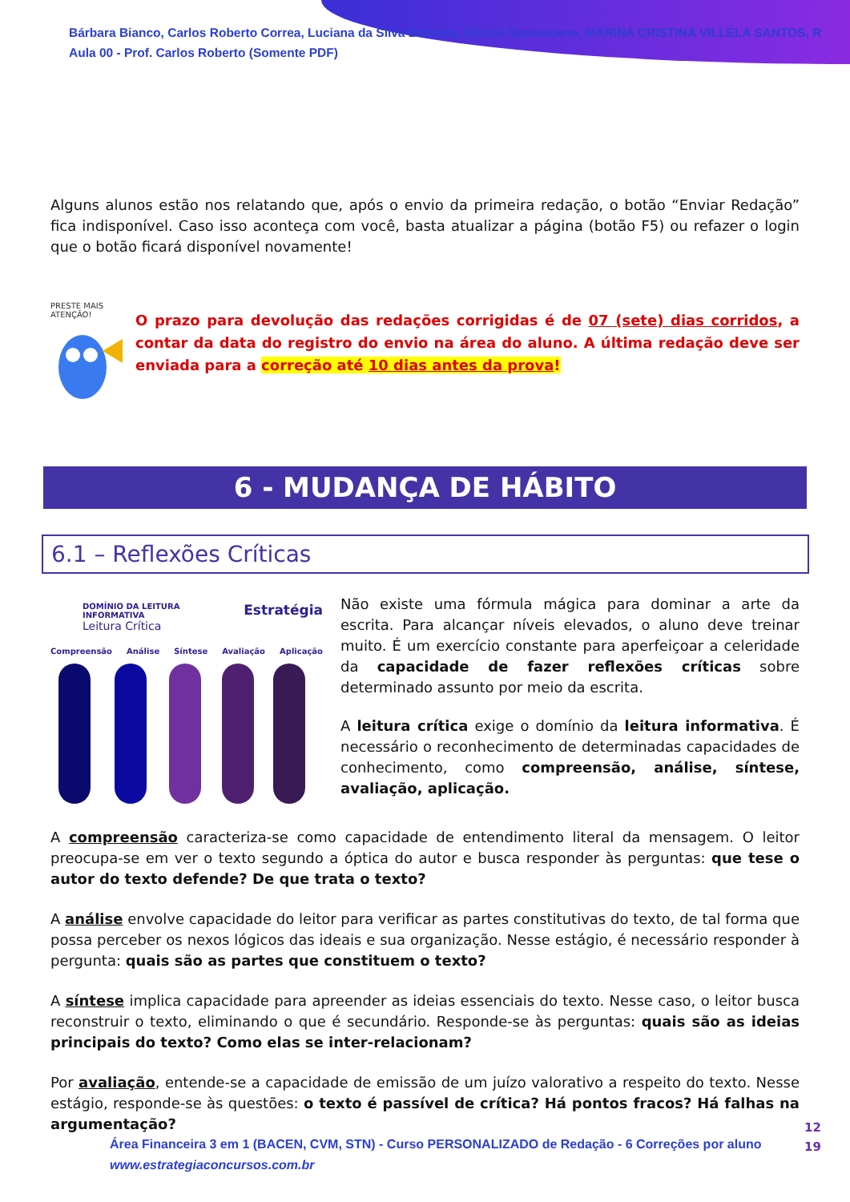Bárbara Bianco, Carlos Roberto Correa, Luciana da Silva Barbosa, Marcio Damasceno, MARINA CRISTINA VILLELA SANTOS, R
Aula 00 - Prof. Carlos Roberto (Somente PDF)
Alguns alunos estão nos relatando que, após o envio da primeira redação, o botão “Enviar Redação” fica indisponível. Caso isso aconteça com você, basta atualizar a página (botão F5) ou refazer o login que o botão ficará disponível novamente!
PRESTE MAIS
ATENÇÃO!
O prazo para devolução das redações corrigidas é de 07 (sete) dias corridos, a contar da data do registro do envio na área do aluno. A última redação deve ser enviada para a correção até 10 dias antes da prova!
6 - MUDANÇA DE HÁBITO
6.1 – Reflexões Críticas
DOMÍNIO DA LEITURA INFORMATIVA
Leitura Crítica Estratégia
Compreensão Análise Síntese Avaliação Aplicação
Não existe uma fórmula mágica para dominar a arte da escrita. Para alcançar níveis elevados, o aluno deve treinar muito. É um exercício constante para aperfeiçoar a celeridade da capacidade de fazer reflexões críticas sobre determinado assunto por meio da escrita.
A leitura crítica exige o domínio da leitura informativa. É necessário o reconhecimento de determinadas capacidades de conhecimento, como compreensão, análise, síntese, avaliação, aplicação.
A compreensão caracteriza-se como capacidade de entendimento literal da mensagem. O leitor preocupa-se em ver o texto segundo a óptica do autor e busca responder às perguntas: que tese o autor do texto defende? De que trata o texto?
A análise envolve capacidade do leitor para verificar as partes constitutivas do texto, de tal forma que possa perceber os nexos lógicos das ideais e sua organização. Nesse estágio, é necessário responder à pergunta: quais são as partes que constituem o texto?
A síntese implica capacidade para apreender as ideias essenciais do texto. Nesse caso, o leitor busca reconstruir o texto, eliminando o que é secundário. Responde-se às perguntas: quais são as ideias principais do texto? Como elas se inter-relacionam?
Por avaliação, entende-se a capacidade de emissão de um juízo valorativo a respeito do texto. Nesse estágio, responde-se às questões: o texto é passível de crítica? Há pontos fracos? Há falhas na argumentação?
Área Financeira 3 em 1 (BACEN, CVM, STN) - Curso PERSONALIZADO de Redação - 6 Correções por aluno
www.estrategiaconcursos.com.br
12
19